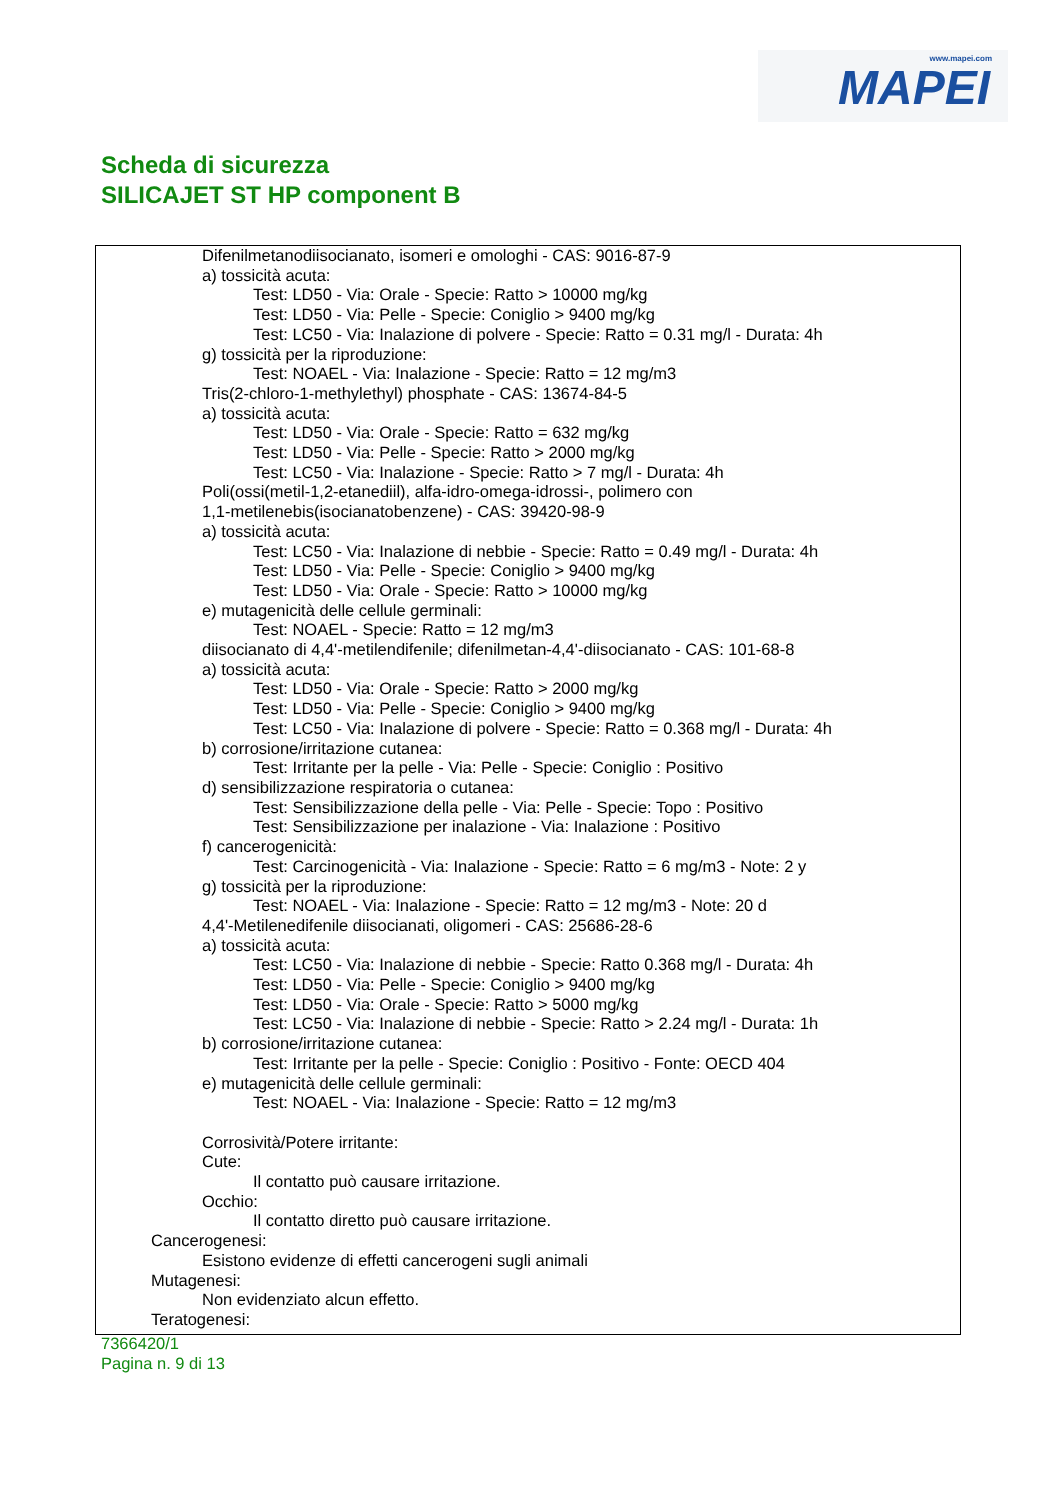www.mapei.com
MAPEI
Scheda di sicurezza
SILICAJET ST HP component B
Difenilmetanodiisocianato, isomeri e omologhi - CAS: 9016-87-9
a) tossicità acuta:
Test: LD50 - Via: Orale - Specie: Ratto > 10000 mg/kg
Test: LD50 - Via: Pelle - Specie: Coniglio > 9400 mg/kg
Test: LC50 - Via: Inalazione di polvere - Specie: Ratto = 0.31 mg/l - Durata: 4h
g) tossicità per la riproduzione:
Test: NOAEL - Via: Inalazione - Specie: Ratto = 12 mg/m3
Tris(2-chloro-1-methylethyl) phosphate - CAS: 13674-84-5
a) tossicità acuta:
Test: LD50 - Via: Orale - Specie: Ratto = 632 mg/kg
Test: LD50 - Via: Pelle - Specie: Ratto > 2000 mg/kg
Test: LC50 - Via: Inalazione - Specie: Ratto > 7 mg/l - Durata: 4h
Poli(ossi(metil-1,2-etanediil), alfa-idro-omega-idrossi-, polimero con
1,1-metilenebis(isocianatobenzene) - CAS: 39420-98-9
a) tossicità acuta:
Test: LC50 - Via: Inalazione di nebbie - Specie: Ratto = 0.49 mg/l - Durata: 4h
Test: LD50 - Via: Pelle - Specie: Coniglio > 9400 mg/kg
Test: LD50 - Via: Orale - Specie: Ratto > 10000 mg/kg
e) mutagenicità delle cellule germinali:
Test: NOAEL - Specie: Ratto = 12 mg/m3
diisocianato di 4,4'-metilendifenile; difenilmetan-4,4'-diisocianato - CAS: 101-68-8
a) tossicità acuta:
Test: LD50 - Via: Orale - Specie: Ratto > 2000 mg/kg
Test: LD50 - Via: Pelle - Specie: Coniglio > 9400 mg/kg
Test: LC50 - Via: Inalazione di polvere - Specie: Ratto = 0.368 mg/l - Durata: 4h
b) corrosione/irritazione cutanea:
Test: Irritante per la pelle - Via: Pelle - Specie: Coniglio : Positivo
d) sensibilizzazione respiratoria o cutanea:
Test: Sensibilizzazione della pelle - Via: Pelle - Specie: Topo : Positivo
Test: Sensibilizzazione per inalazione - Via: Inalazione : Positivo
f) cancerogenicità:
Test: Carcinogenicità - Via: Inalazione - Specie: Ratto = 6 mg/m3 - Note: 2 y
g) tossicità per la riproduzione:
Test: NOAEL - Via: Inalazione - Specie: Ratto = 12 mg/m3 - Note: 20 d
4,4'-Metilenedifenile diisocianati, oligomeri - CAS: 25686-28-6
a) tossicità acuta:
Test: LC50 - Via: Inalazione di nebbie - Specie: Ratto 0.368 mg/l - Durata: 4h
Test: LD50 - Via: Pelle - Specie: Coniglio > 9400 mg/kg
Test: LD50 - Via: Orale - Specie: Ratto > 5000 mg/kg
Test: LC50 - Via: Inalazione di nebbie - Specie: Ratto > 2.24 mg/l - Durata: 1h
b) corrosione/irritazione cutanea:
Test: Irritante per la pelle - Specie: Coniglio : Positivo - Fonte: OECD 404
e) mutagenicità delle cellule germinali:
Test: NOAEL - Via: Inalazione - Specie: Ratto = 12 mg/m3
Corrosività/Potere irritante:
Cute:
Il contatto può causare irritazione.
Occhio:
Il contatto diretto può causare irritazione.
Cancerogenesi:
Esistono evidenze di effetti cancerogeni sugli animali
Mutagenesi:
Non evidenziato alcun effetto.
Teratogenesi:
7366420/1
Pagina n. 9 di 13